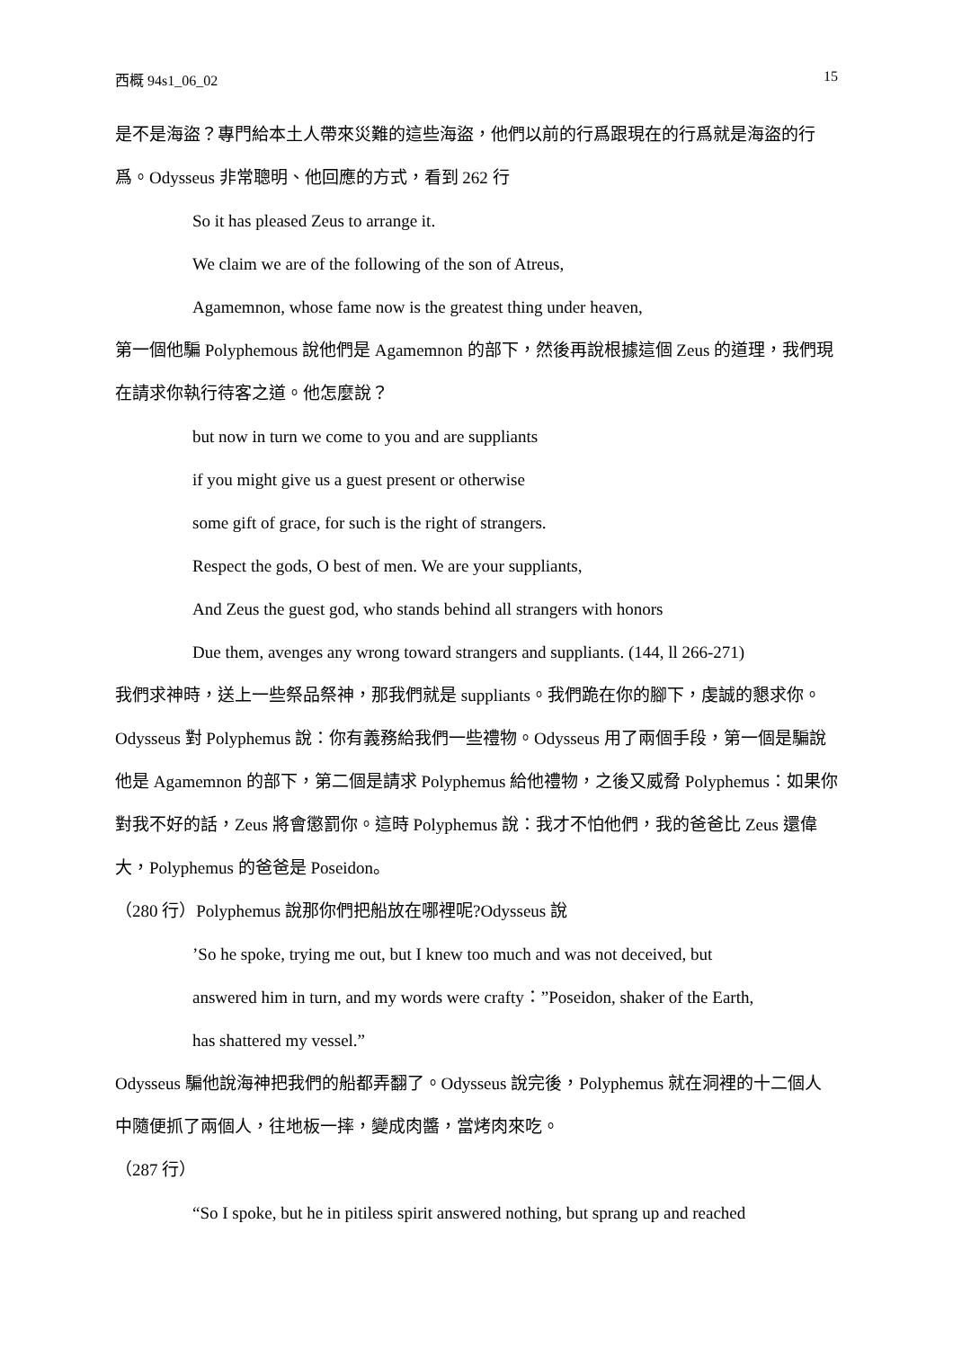西概 94s1_06_02 15
是不是海盜？專門給本土人帶來災難的這些海盜，他們以前的行爲跟現在的行爲就是海盜的行爲。Odysseus 非常聰明、他回應的方式，看到 262 行
So it has pleased Zeus to arrange it.
We claim we are of the following of the son of Atreus,
Agamemnon, whose fame now is the greatest thing under heaven,
第一個他騙 Polyphemous 說他們是 Agamemnon 的部下，然後再說根據這個 Zeus 的道理，我們現在請求你執行待客之道。他怎麼說？
but now in turn we come to you and are suppliants
if you might give us a guest present or otherwise
some gift of grace, for such is the right of strangers.
Respect the gods, O best of men. We are your suppliants,
And Zeus the guest god, who stands behind all strangers with honors
Due them, avenges any wrong toward strangers and suppliants. (144, ll 266-271)
我們求神時，送上一些祭品祭神，那我們就是 suppliants。我們跪在你的腳下，虔誠的懇求你。Odysseus 對 Polyphemus 說：你有義務給我們一些禮物。Odysseus 用了兩個手段，第一個是騙說他是 Agamemnon 的部下，第二個是請求 Polyphemus 給他禮物，之後又威脅 Polyphemus：如果你對我不好的話，Zeus 將會懲罰你。這時 Polyphemus 說：我才不怕他們，我的爸爸比 Zeus 還偉大，Polyphemus 的爸爸是 Poseidon。
（280 行）Polyphemus 說那你們把船放在哪裡呢?Odysseus 說
’So he spoke, trying me out, but I knew too much and was not deceived, but
answered him in turn, and my words were crafty：”Poseidon, shaker of the Earth,
has shattered my vessel.”
Odysseus 騙他說海神把我們的船都弄翻了。Odysseus 說完後，Polyphemus 就在洞裡的十二個人中隨便抓了兩個人，往地板一摔，變成肉醬，當烤肉來吃。
（287 行）
“So I spoke, but he in pitiless spirit answered nothing, but sprang up and reached